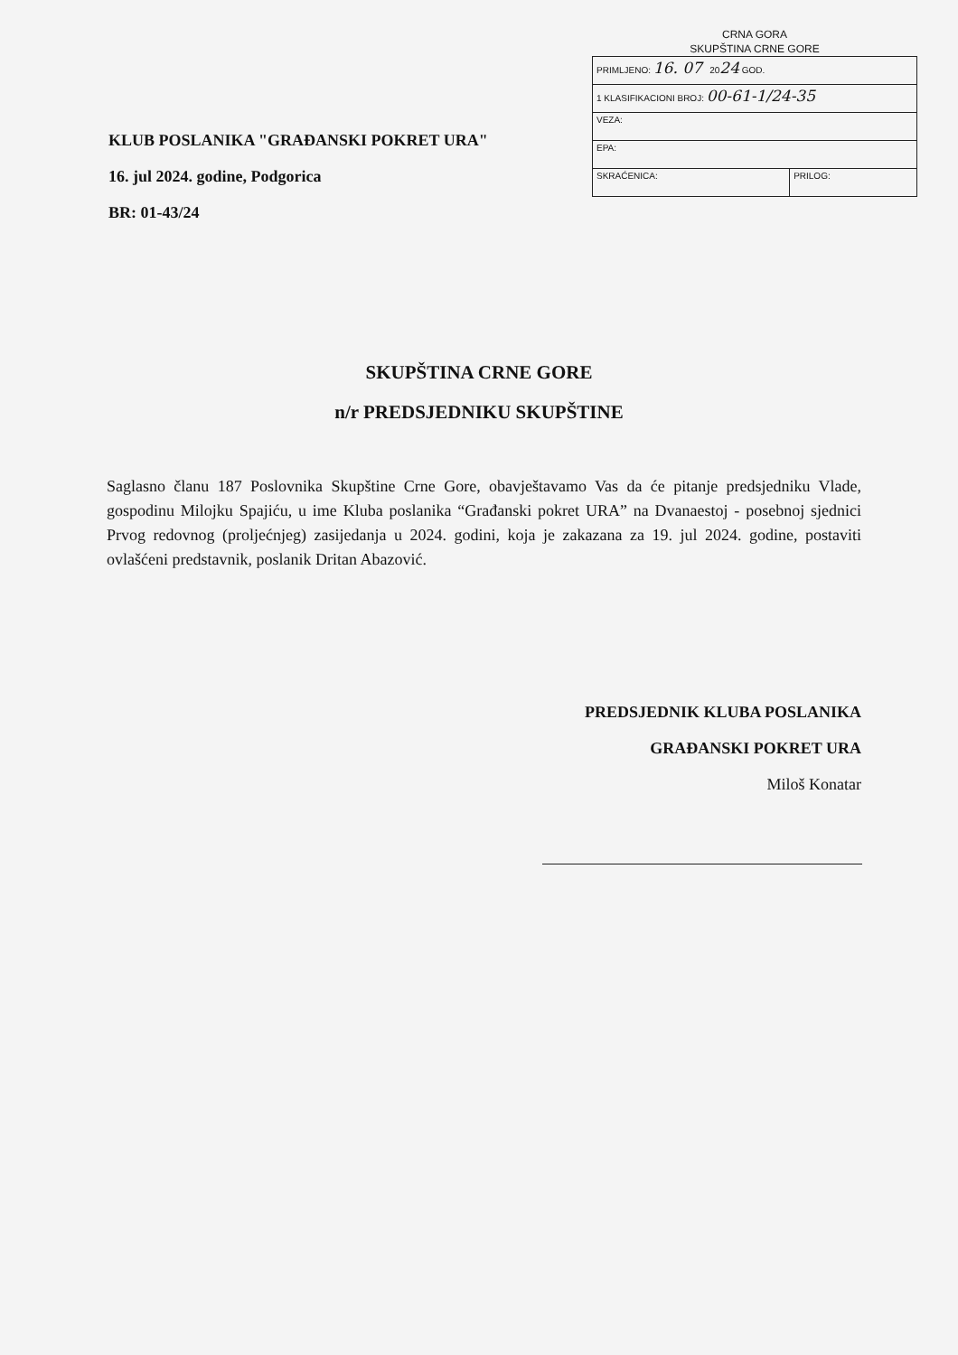CRNA GORA
SKUPŠTINA CRNE GORE
| PRIMLJENO: 16. 07 20 24 GOD. | |
| 1 KLASIFIKACIONI BROJ: 00-61-1/24-35 | |
| VEZA: | |
| EPA: | |
| SKRAĆENICA: | PRILOG: |
KLUB POSLANIKA "GRAĐANSKI POKRET URA"
16. jul 2024. godine, Podgorica
BR: 01-43/24
SKUPŠTINA CRNE GORE
n/r PREDSJEDNIKU SKUPŠTINE
Saglasno članu 187 Poslovnika Skupštine Crne Gore, obavještavamo Vas da će pitanje predsjedniku Vlade, gospodinu Milojku Spajiću, u ime Kluba poslanika “Građanski pokret URA” na Dvanaestoj - posebnoj sjednici Prvog redovnog (proljećnjeg) zasijedanja u 2024. godini, koja je zakazana za 19. jul 2024. godine, postaviti ovlašćeni predstavnik, poslanik Dritan Abazović.
PREDSJEDNIK KLUBA POSLANIKA
GRAĐANSKI POKRET URA
Miloš Konatar